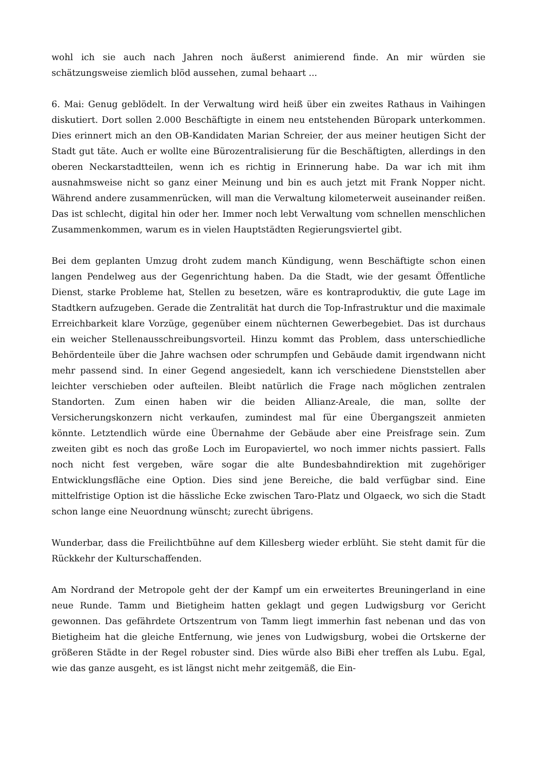wohl ich sie auch nach Jahren noch äußerst animierend finde. An mir würden sie schätzungsweise ziemlich blöd aussehen, zumal behaart ...
6. Mai: Genug geblödelt. In der Verwaltung wird heiß über ein zweites Rathaus in Vaihingen diskutiert. Dort sollen 2.000 Beschäftigte in einem neu entstehenden Büropark unterkommen. Dies erinnert mich an den OB-Kandidaten Marian Schreier, der aus meiner heutigen Sicht der Stadt gut täte. Auch er wollte eine Bürozentralisierung für die Beschäftigten, allerdings in den oberen Neckarstadtteilen, wenn ich es richtig in Erinnerung habe. Da war ich mit ihm ausnahmsweise nicht so ganz einer Meinung und bin es auch jetzt mit Frank Nopper nicht. Während andere zusammenrücken, will man die Verwaltung kilometerweit auseinander reißen. Das ist schlecht, digital hin oder her. Immer noch lebt Verwaltung vom schnellen menschlichen Zusammenkommen, warum es in vielen Hauptstädten Regierungsviertel gibt.
Bei dem geplanten Umzug droht zudem manch Kündigung, wenn Beschäftigte schon einen langen Pendelweg aus der Gegenrichtung haben. Da die Stadt, wie der gesamt Öffentliche Dienst, starke Probleme hat, Stellen zu besetzen, wäre es kontraproduktiv, die gute Lage im Stadtkern aufzugeben. Gerade die Zentralität hat durch die Top-Infrastruktur und die maximale Erreichbarkeit klare Vorzüge, gegenüber einem nüchternen Gewerbegebiet. Das ist durchaus ein weicher Stellenausschreibungsvorteil. Hinzu kommt das Problem, dass unterschiedliche Behördenteile über die Jahre wachsen oder schrumpfen und Gebäude damit irgendwann nicht mehr passend sind. In einer Gegend angesiedelt, kann ich verschiedene Dienststellen aber leichter verschieben oder aufteilen. Bleibt natürlich die Frage nach möglichen zentralen Standorten. Zum einen haben wir die beiden Allianz-Areale, die man, sollte der Versicherungskonzern nicht verkaufen, zumindest mal für eine Übergangszeit anmieten könnte. Letztendlich würde eine Übernahme der Gebäude aber eine Preisfrage sein. Zum zweiten gibt es noch das große Loch im Europaviertel, wo noch immer nichts passiert. Falls noch nicht fest vergeben, wäre sogar die alte Bundesbahndirektion mit zugehöriger Entwicklungsfläche eine Option. Dies sind jene Bereiche, die bald verfügbar sind. Eine mittelfristige Option ist die hässliche Ecke zwischen Taro-Platz und Olgaeck, wo sich die Stadt schon lange eine Neuordnung wünscht; zurecht übrigens.
Wunderbar, dass die Freilichtbühne auf dem Killesberg wieder erblüht. Sie steht damit für die Rückkehr der Kulturschaffenden.
Am Nordrand der Metropole geht der der Kampf um ein erweitertes Breuningerland in eine neue Runde. Tamm und Bietigheim hatten geklagt und gegen Ludwigsburg vor Gericht gewonnen. Das gefährdete Ortszentrum von Tamm liegt immerhin fast nebenan und das von Bietigheim hat die gleiche Entfernung, wie jenes von Ludwigsburg, wobei die Ortskerne der größeren Städte in der Regel robuster sind. Dies würde also BiBi eher treffen als Lubu. Egal, wie das ganze ausgeht, es ist längst nicht mehr zeitgemäß, die Ein-